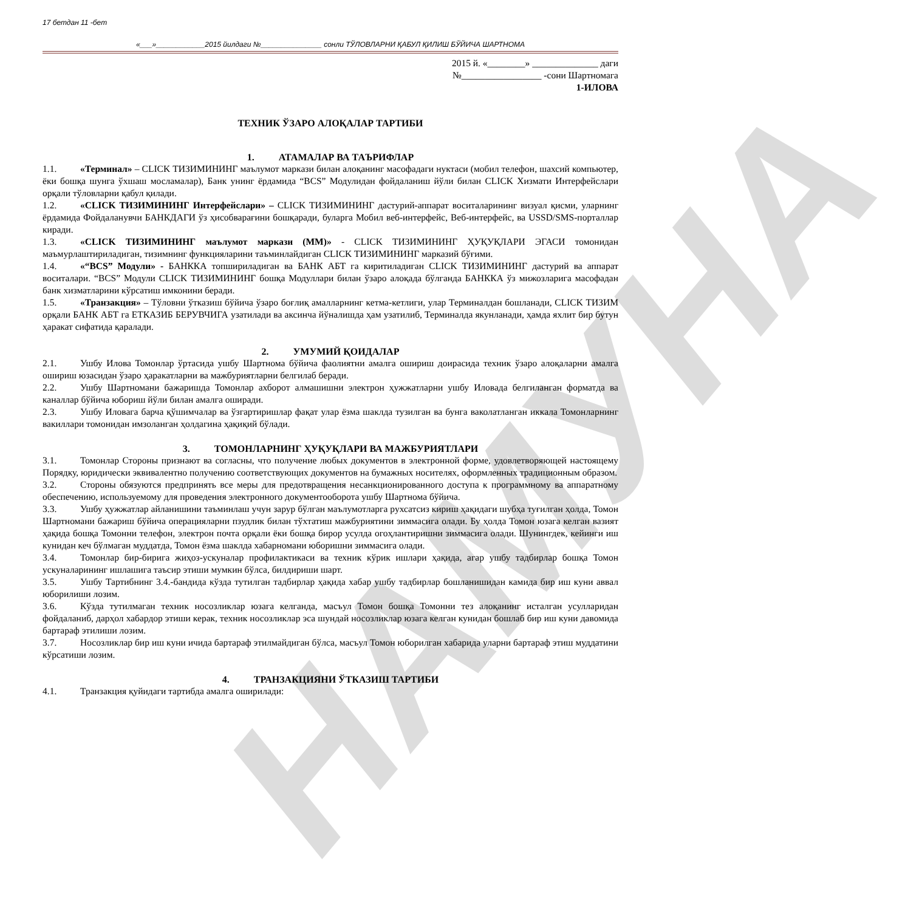НАМУНА
17 бетдан 11 -бет
«___»____________2015 йилдаги №_______________ сонли ТЎЛОВЛАРНИ ҚАБУЛ ҚИЛИШ БЎЙИЧА ШАРТНОМА
2015 й. «________» ______________ даги
№_________________ -сони Шартномага
1-ИЛОВА
ТЕХНИК ЎЗАРО АЛОҚАЛАР ТАРТИБИ
1. АТАМАЛАР ВА ТАЪРИФЛАР
1.1. «Терминал» – CLICK ТИЗИМИНИНГ маълумот маркази билан алоқанинг масофадаги нуктаси (мобил телефон, шахсий компьютер, ёки бошқа шунга ўхшаш мосламалар), Банк унинг ёрдамида “BCS” Модулидан фойдаланиш йўли билан CLICK Хизмати Интерфейслари орқали тўловларни қабул қилади.
1.2. «CLICK ТИЗИМИНИНГ Интерфейслари» – CLICK ТИЗИМИНИНГ дастурий-аппарат воситаларининг визуал қисми, уларнинг ёрдамида Фойдаланувчи БАНКДАГИ ўз ҳисобварағини бошқаради, буларга Мобил веб-интерфейс, Веб-интерфейс, ва USSD/SMS-порталлар киради.
1.3. «CLICK ТИЗИМИНИНГ маълумот маркази (ММ)» - CLICK ТИЗИМИНИНГ ҲУҚУҚЛАРИ ЭГАСИ томонидан маъмурлаштириладиган, тизимнинг функцияларини таъминлайдиган CLICK ТИЗИМИНИНГ марказий бўғими.
1.4. «“BCS” Модули» - БАНККА топшириладиган ва БАНК АБТ га киритиладиган CLICK ТИЗИМИНИНГ дастурий ва аппарат воситалари. “BCS” Модули CLICK ТИЗИМИНИНГ бошқа Модуллари билан ўзаро алоқада бўлганда БАНККА ўз мижозларига масофадан банк хизматларини кўрсатиш имконини беради.
1.5. «Транзакция» – Тўловни ўтказиш бўйича ўзаро боғлиқ амалларнинг кетма-кетлиги, улар Терминалдан бошланади, CLICK ТИЗИМ орқали БАНК АБТ га ЕТКАЗИБ БЕРУВЧИГА узатилади ва аксинча йўналишда ҳам узатилиб, Терминалда якунланади, ҳамда яхлит бир бутун ҳаракат сифатида қаралади.
2. УМУМИЙ ҚОИДАЛАР
2.1. Ушбу Илова Томонлар ўртасида ушбу Шартнома бўйича фаолиятни амалга ошириш доирасида техник ўзаро алоқаларни амалга ошириш юзасидан ўзаро ҳаракатларни ва мажбуриятларни белгилаб беради.
2.2. Ушбу Шартномани бажаришда Томонлар ахборот алмашишни электрон ҳужжатларни ушбу Иловада белгиланган форматда ва каналлар бўйича юбориш йўли билан амалга оширади.
2.3. Ушбу Иловага барча қўшимчалар ва ўзгартиришлар фақат улар ёзма шаклда тузилган ва бунга ваколатланган иккала Томонларнинг вакиллари томонидан имзоланган ҳолдагина ҳақиқий бўлади.
3. ТОМОНЛАРНИНГ ҲУҚУҚЛАРИ ВА МАЖБУРИЯТЛАРИ
3.1. Томонлар Стороны признают ва согласны, что получение любых документов в электронной форме, удовлетворяющей настоящему Порядку, юридически эквивалентно получению соответствующих документов на бумажных носителях, оформленных традиционным образом.
3.2. Стороны обязуются предпринять все меры для предотвращения несанкционированного доступа к программному ва аппаратному обеспечению, используемому для проведения электронного документооборота ушбу Шартнома бўйича.
3.3. Ушбу ҳужжатлар айланишини таъминлаш учун зарур бўлган маълумотларга рухсатсиз кириш ҳақидаги шубҳа туғилган ҳолда, Томон Шартномани бажариш бўйича операцияларни пзудлик билан тўхтатиш мажбуриятини зиммасига олади. Бу ҳолда Томон юзага келган вазият ҳақида бошқа Томонни телефон, электрон почта орқали ёки бошқа бирор усулда огоҳлантиришни зиммасига олади. Шунингдек, кейинги иш кунидан кеч бўлмаган муддатда, Томон ёзма шаклда хабарномани юборишни зиммасига олади.
3.4. Томонлар бир-бирига жиҳоз-ускуналар профилактикаси ва техник кўрик ишлари ҳақида, агар ушбу тадбирлар бошқа Томон ускуналарининг ишлашига таъсир этиши мумкин бўлса, билдириши шарт.
3.5. Ушбу Тартибнинг 3.4.-бандида кўзда тутилган тадбирлар ҳақида хабар ушбу тадбирлар бошланишидан камида бир иш куни аввал юборилиши лозим.
3.6. Кўзда тутилмаган техник носозликлар юзага келганда, масъул Томон бошқа Томонни тез алоқанинг исталган усулларидан фойдаланиб, дарҳол хабардор этиши керак, техник носозликлар эса шундай носозликлар юзага келган кунидан бошлаб бир иш куни давомида бартараф этилиши лозим.
3.7. Носозликлар бир иш куни ичида бартараф этилмайдиган бўлса, масъул Томон юборилган хабарида уларни бартараф этиш муддатини кўрсатиши лозим.
4. ТРАНЗАКЦИЯНИ ЎТКАЗИШ ТАРТИБИ
4.1. Транзакция қуйидаги тартибда амалга оширилади: